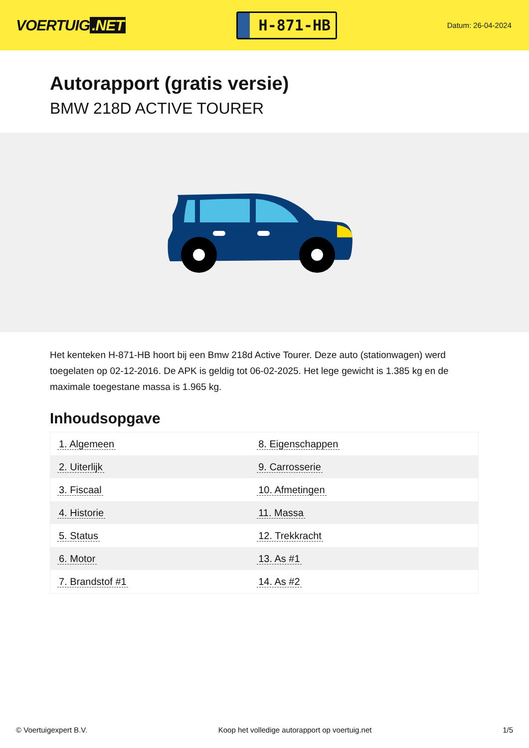VOERTUIG.NET
H-871-HB
Datum: 26-04-2024
Autorapport (gratis versie)
BMW 218D ACTIVE TOURER
Het kenteken H-871-HB hoort bij een Bmw 218d Active Tourer. Deze auto (stationwagen) werd toegelaten op 02-12-2016. De APK is geldig tot 06-02-2025. Het lege gewicht is 1.385 kg en de maximale toegestane massa is 1.965 kg.
Inhoudsopgave
| 1. Algemeen | 8. Eigenschappen |
| 2. Uiterlijk | 9. Carrosserie |
| 3. Fiscaal | 10. Afmetingen |
| 4. Historie | 11. Massa |
| 5. Status | 12. Trekkracht |
| 6. Motor | 13. As #1 |
| 7. Brandstof #1 | 14. As #2 |
© Voertuigexpert B.V. Koop het volledige autorapport op voertuig.net 1/5